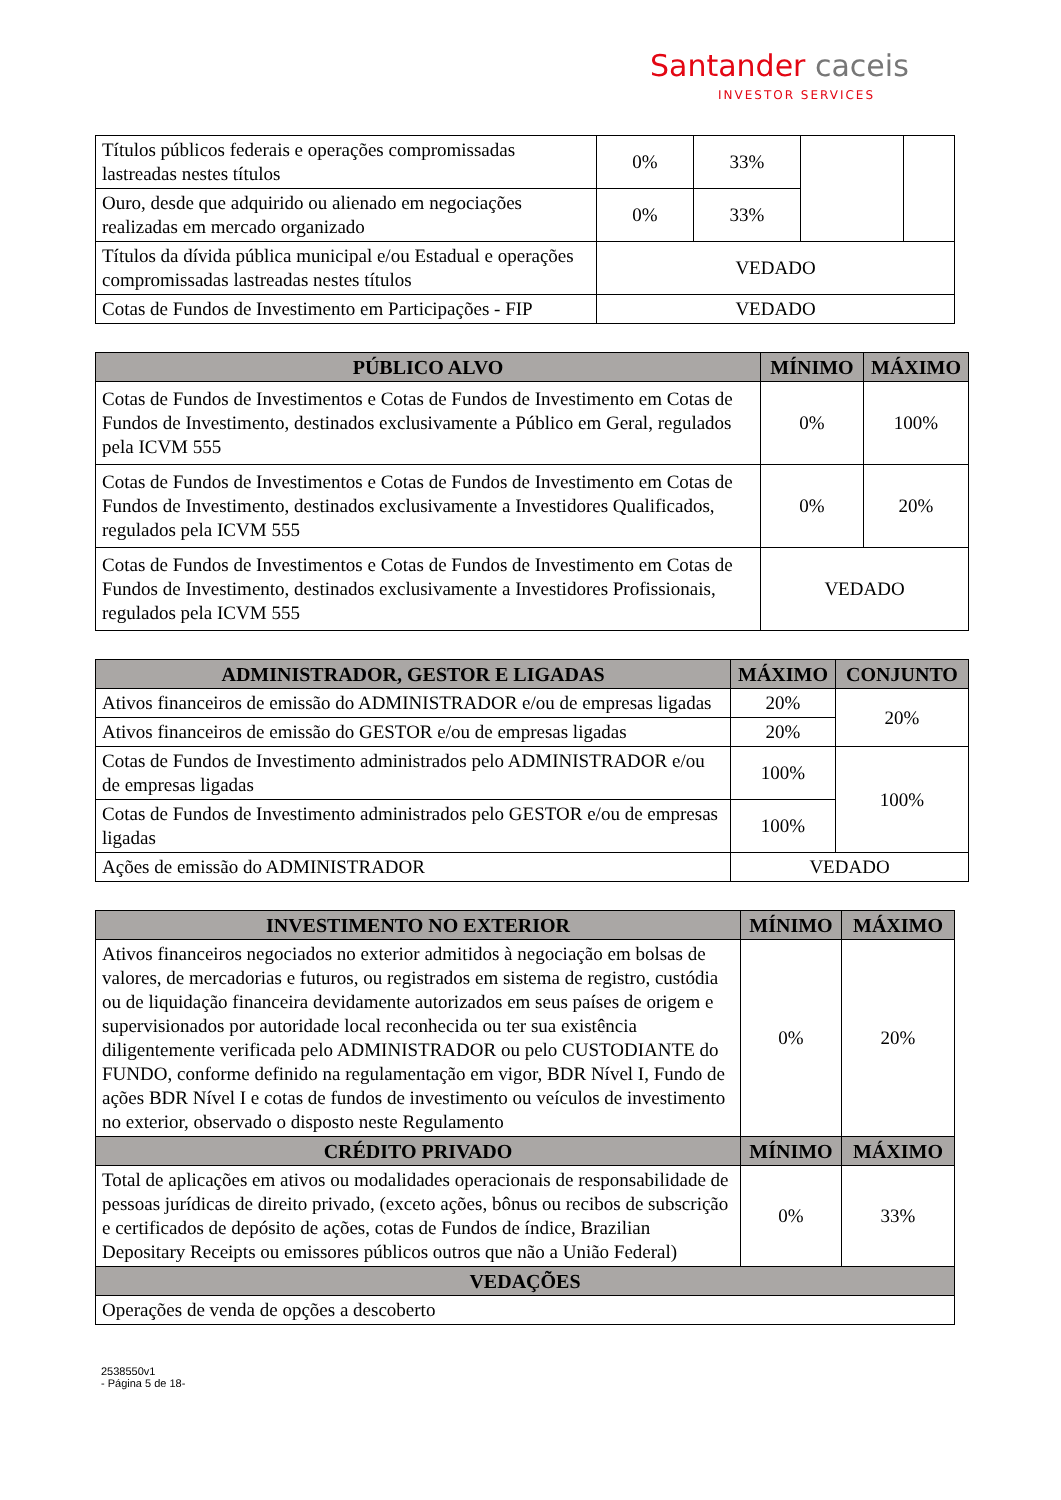Santander caceis
INVESTOR SERVICES
| Títulos públicos federais e operações compromissadas lastreadas nestes títulos | 0% | 33% | | |
| Ouro, desde que adquirido ou alienado em negociações realizadas em mercado organizado | 0% | 33% | | |
| Títulos da dívida pública municipal e/ou Estadual e operações compromissadas lastreadas nestes títulos | VEDADO | | | |
| Cotas de Fundos de Investimento em Participações - FIP | VEDADO | | | |
| PÚBLICO ALVO | MÍNIMO | MÁXIMO |
| --- | --- | --- |
| Cotas de Fundos de Investimentos e Cotas de Fundos de Investimento em Cotas de Fundos de Investimento, destinados exclusivamente a Público em Geral, regulados pela ICVM 555 | 0% | 100% |
| Cotas de Fundos de Investimentos e Cotas de Fundos de Investimento em Cotas de Fundos de Investimento, destinados exclusivamente a Investidores Qualificados, regulados pela ICVM 555 | 0% | 20% |
| Cotas de Fundos de Investimentos e Cotas de Fundos de Investimento em Cotas de Fundos de Investimento, destinados exclusivamente a Investidores Profissionais, regulados pela ICVM 555 | VEDADO | |
| ADMINISTRADOR, GESTOR E LIGADAS | MÁXIMO | CONJUNTO |
| --- | --- | --- |
| Ativos financeiros de emissão do ADMINISTRADOR e/ou de empresas ligadas | 20% | 20% |
| Ativos financeiros de emissão do GESTOR e/ou de empresas ligadas | 20% | |
| Cotas de Fundos de Investimento administrados pelo ADMINISTRADOR e/ou de empresas ligadas | 100% | 100% |
| Cotas de Fundos de Investimento administrados pelo GESTOR e/ou de empresas ligadas | 100% | |
| Ações de emissão do ADMINISTRADOR | VEDADO | |
| INVESTIMENTO NO EXTERIOR | MÍNIMO | MÁXIMO |
| --- | --- | --- |
| Ativos financeiros negociados no exterior admitidos à negociação em bolsas de valores, de mercadorias e futuros, ou registrados em sistema de registro, custódia ou de liquidação financeira devidamente autorizados em seus países de origem e supervisionados por autoridade local reconhecida ou ter sua existência diligentemente verificada pelo ADMINISTRADOR ou pelo CUSTODIANTE do FUNDO, conforme definido na regulamentação em vigor, BDR Nível I, Fundo de ações BDR Nível I e cotas de fundos de investimento ou veículos de investimento no exterior, observado o disposto neste Regulamento | 0% | 20% |
| CRÉDITO PRIVADO | MÍNIMO | MÁXIMO |
| Total de aplicações em ativos ou modalidades operacionais de responsabilidade de pessoas jurídicas de direito privado, (exceto ações, bônus ou recibos de subscrição e certificados de depósito de ações, cotas de Fundos de índice, Brazilian Depositary Receipts ou emissores públicos outros que não a União Federal) | 0% | 33% |
| VEDAÇÕES | | |
| Operações de venda de opções a descoberto | | |
2538550v1
- Página 5 de 18-